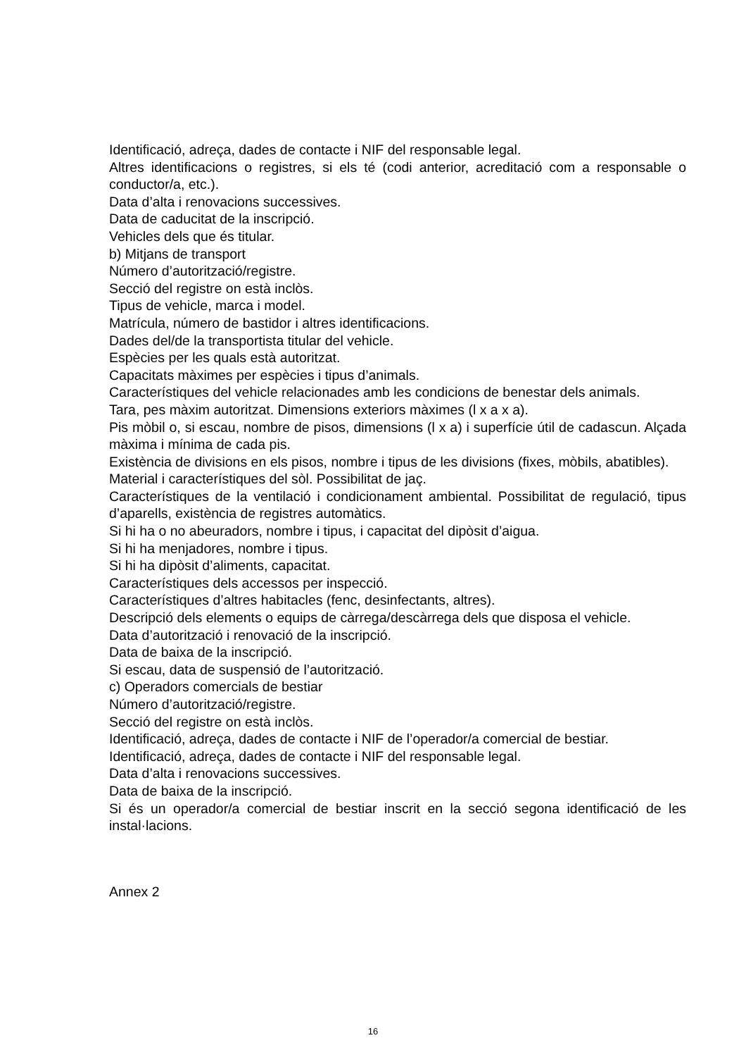Identificació, adreça, dades de contacte i NIF del responsable legal.
Altres identificacions o registres, si els té (codi anterior, acreditació com a responsable o conductor/a, etc.).
Data d’alta i renovacions successives.
Data de caducitat de la inscripció.
Vehicles dels que és titular.
b) Mitjans de transport
Número d’autorització/registre.
Secció del registre on està inclòs.
Tipus de vehicle, marca i model.
Matrícula, número de bastidor i altres identificacions.
Dades del/de la transportista titular del vehicle.
Espècies per les quals està autoritzat.
Capacitats màximes per espècies i tipus d’animals.
Característiques del vehicle relacionades amb les condicions de benestar dels animals.
Tara, pes màxim autoritzat. Dimensions exteriors màximes (l x a x a).
Pis mòbil o, si escau, nombre de pisos, dimensions (l x a) i superfície útil de cadascun. Alçada màxima i mínima de cada pis.
Existència de divisions en els pisos, nombre i tipus de les divisions (fixes, mòbils, abatibles).
Material i característiques del sòl. Possibilitat de jaç.
Característiques de la ventilació i condicionament ambiental. Possibilitat de regulació, tipus d’aparells, existència de registres automàtics.
Si hi ha o no abeuradors, nombre i tipus, i capacitat del dipòsit d’aigua.
Si hi ha menjadores, nombre i tipus.
Si hi ha dipòsit d’aliments, capacitat.
Característiques dels accessos per inspecció.
Característiques d’altres habitacles (fenc, desinfectants, altres).
Descripció dels elements o equips de càrrega/descàrrega dels que disposa el vehicle.
Data d’autorització i renovació de la inscripció.
Data de baixa de la inscripció.
Si escau, data de suspensió de l’autorització.
c) Operadors comercials de bestiar
Número d’autorització/registre.
Secció del registre on està inclòs.
Identificació, adreça, dades de contacte i NIF de l’operador/a comercial de bestiar.
Identificació, adreça, dades de contacte i NIF del responsable legal.
Data d’alta i renovacions successives.
Data de baixa de la inscripció.
Si és un operador/a comercial de bestiar inscrit en la secció segona identificació de les instal·lacions.
Annex 2
16